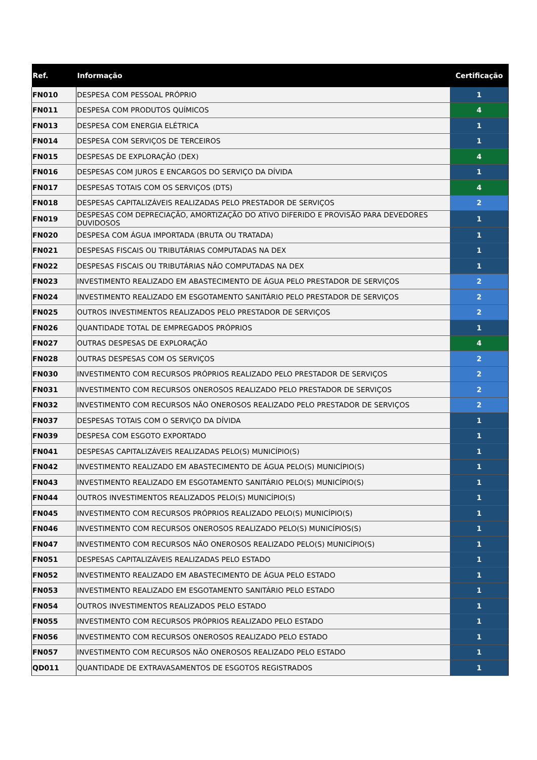| Ref. | Informação | Certificação |
| --- | --- | --- |
| FN010 | DESPESA COM PESSOAL PRÓPRIO | 1 |
| FN011 | DESPESA COM PRODUTOS QUÍMICOS | 4 |
| FN013 | DESPESA COM ENERGIA ELÉTRICA | 1 |
| FN014 | DESPESA COM SERVIÇOS DE TERCEIROS | 1 |
| FN015 | DESPESAS DE EXPLORAÇÃO (DEX) | 4 |
| FN016 | DESPESAS COM JUROS E ENCARGOS DO SERVIÇO DA DÍVIDA | 1 |
| FN017 | DESPESAS TOTAIS COM OS SERVIÇOS (DTS) | 4 |
| FN018 | DESPESAS CAPITALIZÁVEIS REALIZADAS PELO PRESTADOR DE SERVIÇOS | 2 |
| FN019 | DESPESAS COM DEPRECIAÇÃO, AMORTIZAÇÃO DO ATIVO DIFERIDO E PROVISÃO PARA DEVEDORES DUVIDOSOS | 1 |
| FN020 | DESPESA COM ÁGUA IMPORTADA (BRUTA OU TRATADA) | 1 |
| FN021 | DESPESAS FISCAIS OU TRIBUTÁRIAS COMPUTADAS NA DEX | 1 |
| FN022 | DESPESAS FISCAIS OU TRIBUTÁRIAS NÃO COMPUTADAS NA DEX | 1 |
| FN023 | INVESTIMENTO REALIZADO EM ABASTECIMENTO DE ÁGUA PELO PRESTADOR DE SERVIÇOS | 2 |
| FN024 | INVESTIMENTO REALIZADO EM ESGOTAMENTO SANITÁRIO PELO PRESTADOR DE SERVIÇOS | 2 |
| FN025 | OUTROS INVESTIMENTOS REALIZADOS PELO PRESTADOR DE SERVIÇOS | 2 |
| FN026 | QUANTIDADE TOTAL DE EMPREGADOS PRÓPRIOS | 1 |
| FN027 | OUTRAS DESPESAS DE EXPLORAÇÃO | 4 |
| FN028 | OUTRAS DESPESAS COM OS SERVIÇOS | 2 |
| FN030 | INVESTIMENTO COM RECURSOS PRÓPRIOS REALIZADO PELO PRESTADOR DE SERVIÇOS | 2 |
| FN031 | INVESTIMENTO COM RECURSOS ONEROSOS REALIZADO PELO PRESTADOR DE SERVIÇOS | 2 |
| FN032 | INVESTIMENTO COM RECURSOS NÃO ONEROSOS REALIZADO PELO PRESTADOR DE SERVIÇOS | 2 |
| FN037 | DESPESAS TOTAIS COM O SERVIÇO DA DÍVIDA | 1 |
| FN039 | DESPESA COM ESGOTO EXPORTADO | 1 |
| FN041 | DESPESAS CAPITALIZÁVEIS REALIZADAS PELO(S) MUNICÍPIO(S) | 1 |
| FN042 | INVESTIMENTO REALIZADO EM ABASTECIMENTO DE ÁGUA PELO(S) MUNICÍPIO(S) | 1 |
| FN043 | INVESTIMENTO REALIZADO EM ESGOTAMENTO SANITÁRIO PELO(S) MUNICÍPIO(S) | 1 |
| FN044 | OUTROS INVESTIMENTOS REALIZADOS PELO(S) MUNICÍPIO(S) | 1 |
| FN045 | INVESTIMENTO COM RECURSOS PRÓPRIOS REALIZADO PELO(S) MUNICÍPIO(S) | 1 |
| FN046 | INVESTIMENTO COM RECURSOS ONEROSOS REALIZADO PELO(S) MUNICÍPIOS(S) | 1 |
| FN047 | INVESTIMENTO COM RECURSOS NÃO ONEROSOS REALIZADO PELO(S) MUNICÍPIO(S) | 1 |
| FN051 | DESPESAS CAPITALIZÁVEIS REALIZADAS PELO ESTADO | 1 |
| FN052 | INVESTIMENTO REALIZADO EM ABASTECIMENTO DE ÁGUA PELO ESTADO | 1 |
| FN053 | INVESTIMENTO REALIZADO EM ESGOTAMENTO SANITÁRIO PELO ESTADO | 1 |
| FN054 | OUTROS INVESTIMENTOS REALIZADOS PELO ESTADO | 1 |
| FN055 | INVESTIMENTO COM RECURSOS PRÓPRIOS REALIZADO PELO ESTADO | 1 |
| FN056 | INVESTIMENTO COM RECURSOS ONEROSOS REALIZADO PELO ESTADO | 1 |
| FN057 | INVESTIMENTO COM RECURSOS NÃO ONEROSOS REALIZADO PELO ESTADO | 1 |
| QD011 | QUANTIDADE DE EXTRAVASAMENTOS DE ESGOTOS REGISTRADOS | 1 |